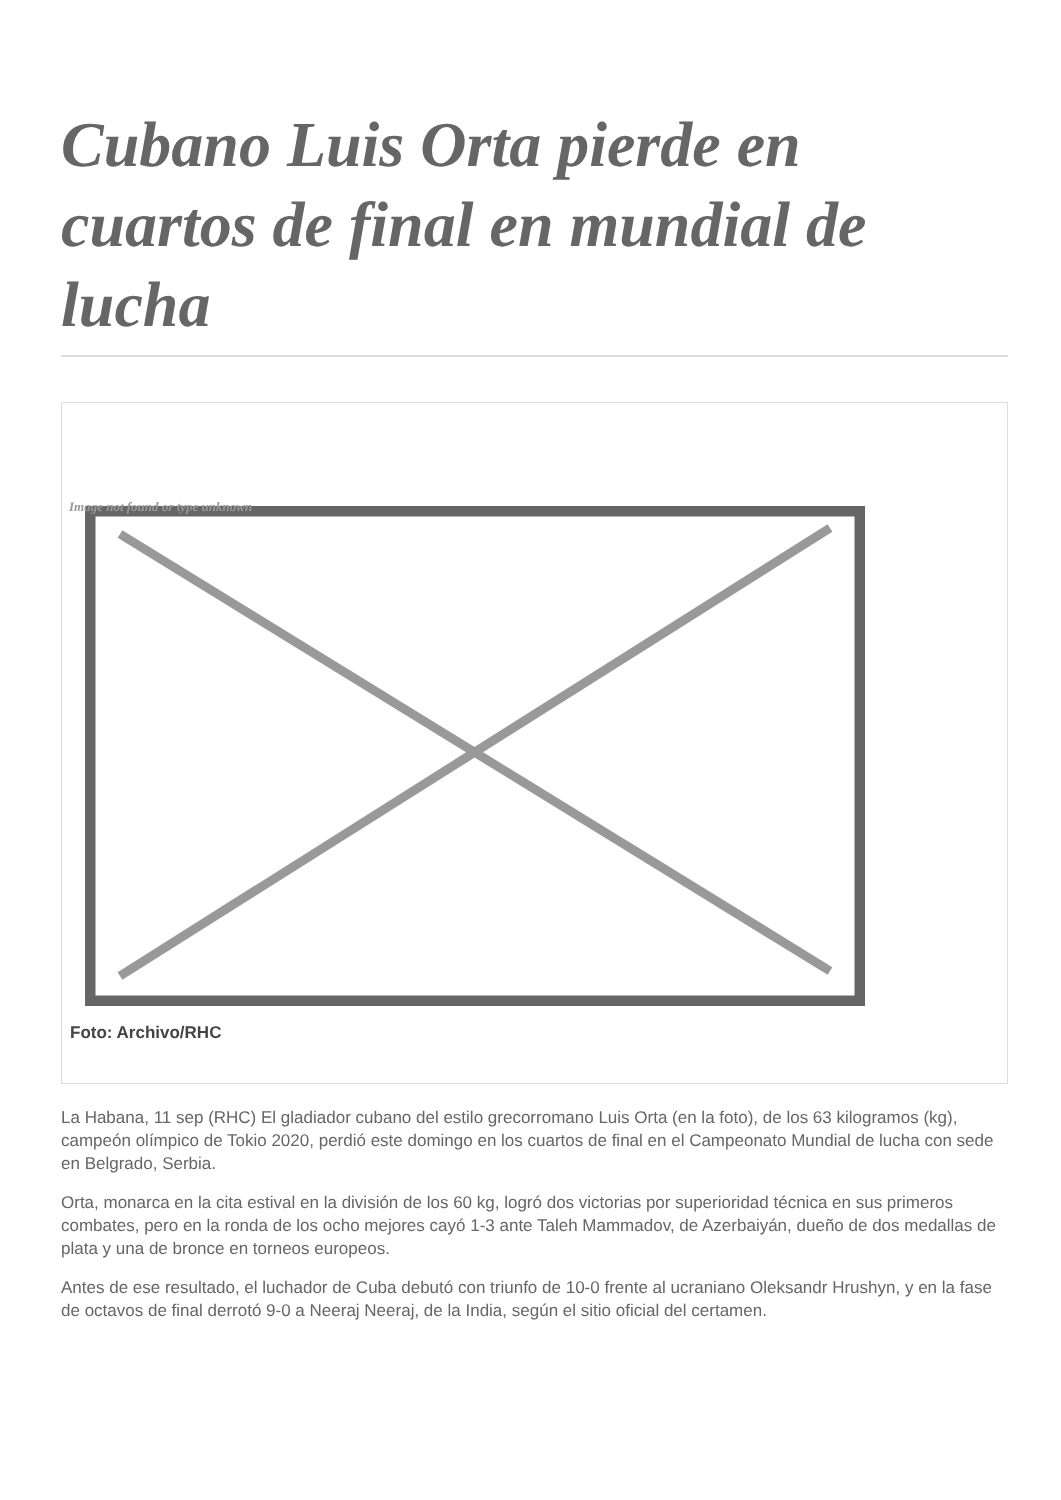Cubano Luis Orta pierde en cuartos de final en mundial de lucha
Image not found or type unknown
Foto: Archivo/RHC
La Habana, 11 sep (RHC) El gladiador cubano del estilo grecorromano Luis Orta (en la foto), de los 63 kilogramos (kg), campeón olímpico de Tokio 2020, perdió este domingo en los cuartos de final en el Campeonato Mundial de lucha con sede en Belgrado, Serbia.
Orta, monarca en la cita estival en la división de los 60 kg, logró dos victorias por superioridad técnica en sus primeros combates, pero en la ronda de los ocho mejores cayó 1-3 ante Taleh Mammadov, de Azerbaiyán, dueño de dos medallas de plata y una de bronce en torneos europeos.
Antes de ese resultado, el luchador de Cuba debutó con triunfo de 10-0 frente al ucraniano Oleksandr Hrushyn, y en la fase de octavos de final derrotó 9-0 a Neeraj Neeraj, de la India, según el sitio oficial del certamen.